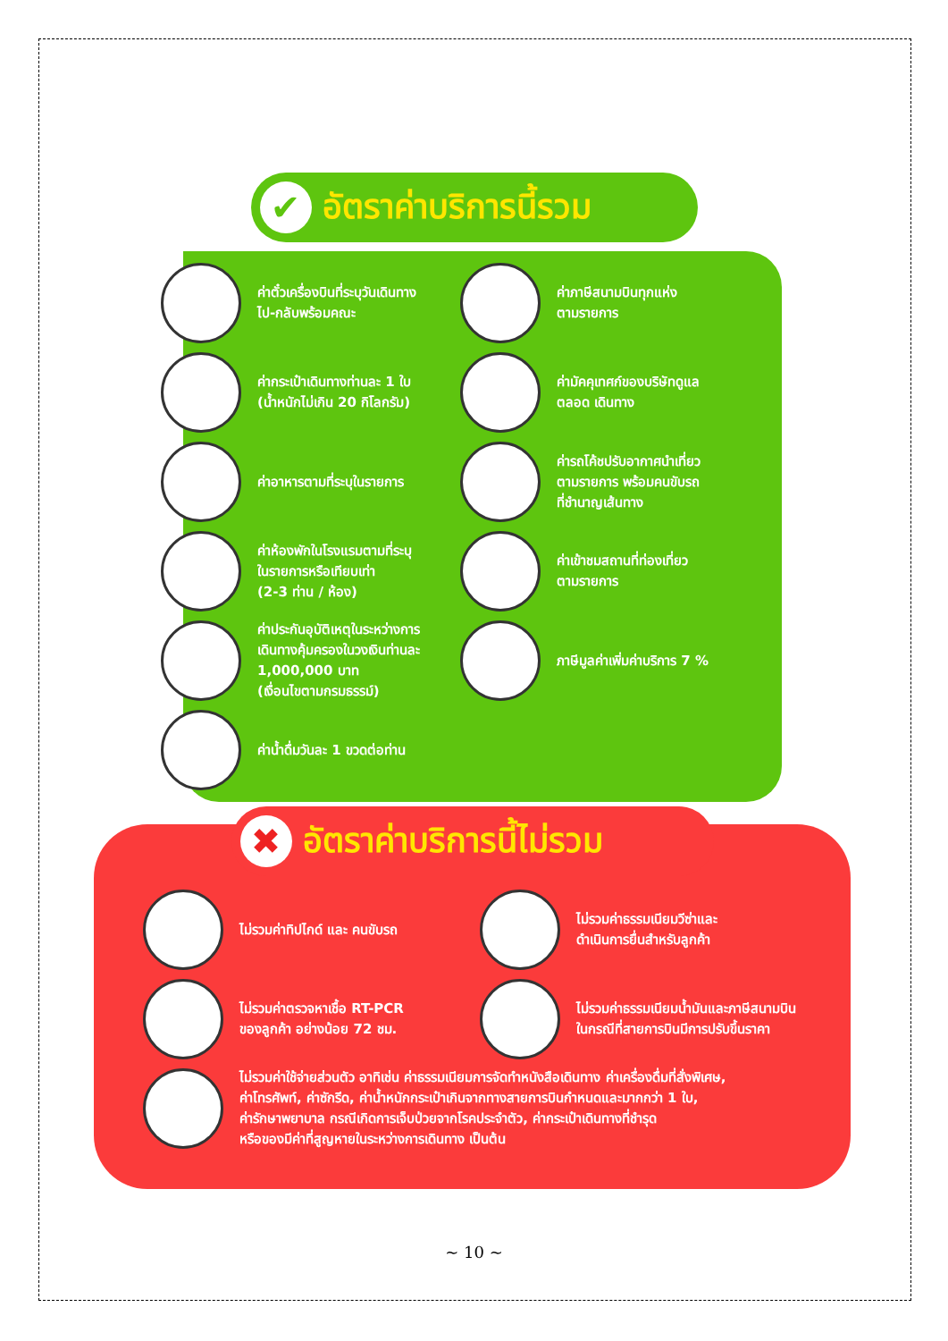✔
อัตราค่าบริการนี้รวม
ค่าตั๋วเครื่องบินที่ระบุวันเดินทาง
ไป-กลับพร้อมคณะ
ค่าภาษีสนามบินทุกแห่ง
ตามรายการ
ค่ากระเป๋าเดินทางท่านละ 1 ใบ
(น้ำหนักไม่เกิน 20 กิโลกรัม)
ค่ามัคคุเทศก์ของบริษัทดูแล
ตลอด เดินทาง
ค่าอาหารตามที่ระบุในรายการ
ค่ารถโค้ชปรับอากาศนำเที่ยว
ตามรายการ พร้อมคนขับรถ
ที่ชำนาญเส้นทาง
ค่าห้องพักในโรงแรมตามที่ระบุ
ในรายการหรือเทียบเท่า
(2-3 ท่าน / ห้อง)
ค่าเข้าชมสถานที่ท่องเที่ยว
ตามรายการ
ค่าประกันอุบัติเหตุในระหว่างการ
เดินทางคุ้มครองในวงเงินท่านละ
1,000,000 บาท
(เงื่อนไขตามกรมธรรม์)
ภาษีมูลค่าเพิ่มค่าบริการ 7 %
ค่าน้ำดื่มวันละ 1 ขวดต่อท่าน
✖
อัตราค่าบริการนี้ไม่รวม
ไม่รวมค่าทิปไกด์ และ คนขับรถ
ไม่รวมค่าธรรมเนียมวีซ่าและ
ดำเนินการยื่นสำหรับลูกค้า
ไม่รวมค่าตรวจหาเชื้อ RT-PCR
ของลูกค้า อย่างน้อย 72 ชม.
ไม่รวมค่าธรรมเนียมน้ำมันและภาษีสนามบิน
ในกรณีที่สายการบินมีการปรับขึ้นราคา
ไม่รวมค่าใช้จ่ายส่วนตัว อาทิเช่น ค่าธรรมเนียมการจัดทำหนังสือเดินทาง ค่าเครื่องดื่มที่สั่งพิเศษ,
ค่าโทรศัพท์, ค่าซักรีด, ค่าน้ำหนักกระเป๋าเกินจากทางสายการบินกำหนดและมากกว่า 1 ใบ,
ค่ารักษาพยาบาล กรณีเกิดการเจ็บป่วยจากโรคประจำตัว, ค่ากระเป๋าเดินทางที่ชำรุด
หรือของมีค่าที่สูญหายในระหว่างการเดินทาง เป็นต้น
~ 10 ~